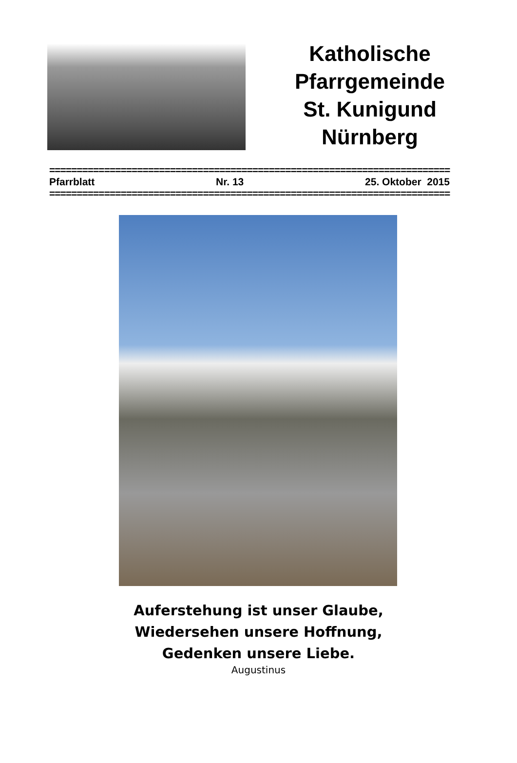Katholische
Pfarrgemeinde
St. Kunigund
Nürnberg
=========================================================================
Pfarrblatt Nr. 13 25. Oktober 2015
=========================================================================
Auferstehung ist unser Glaube,
Wiedersehen unsere Hoffnung,
Gedenken unsere Liebe.
Augustinus